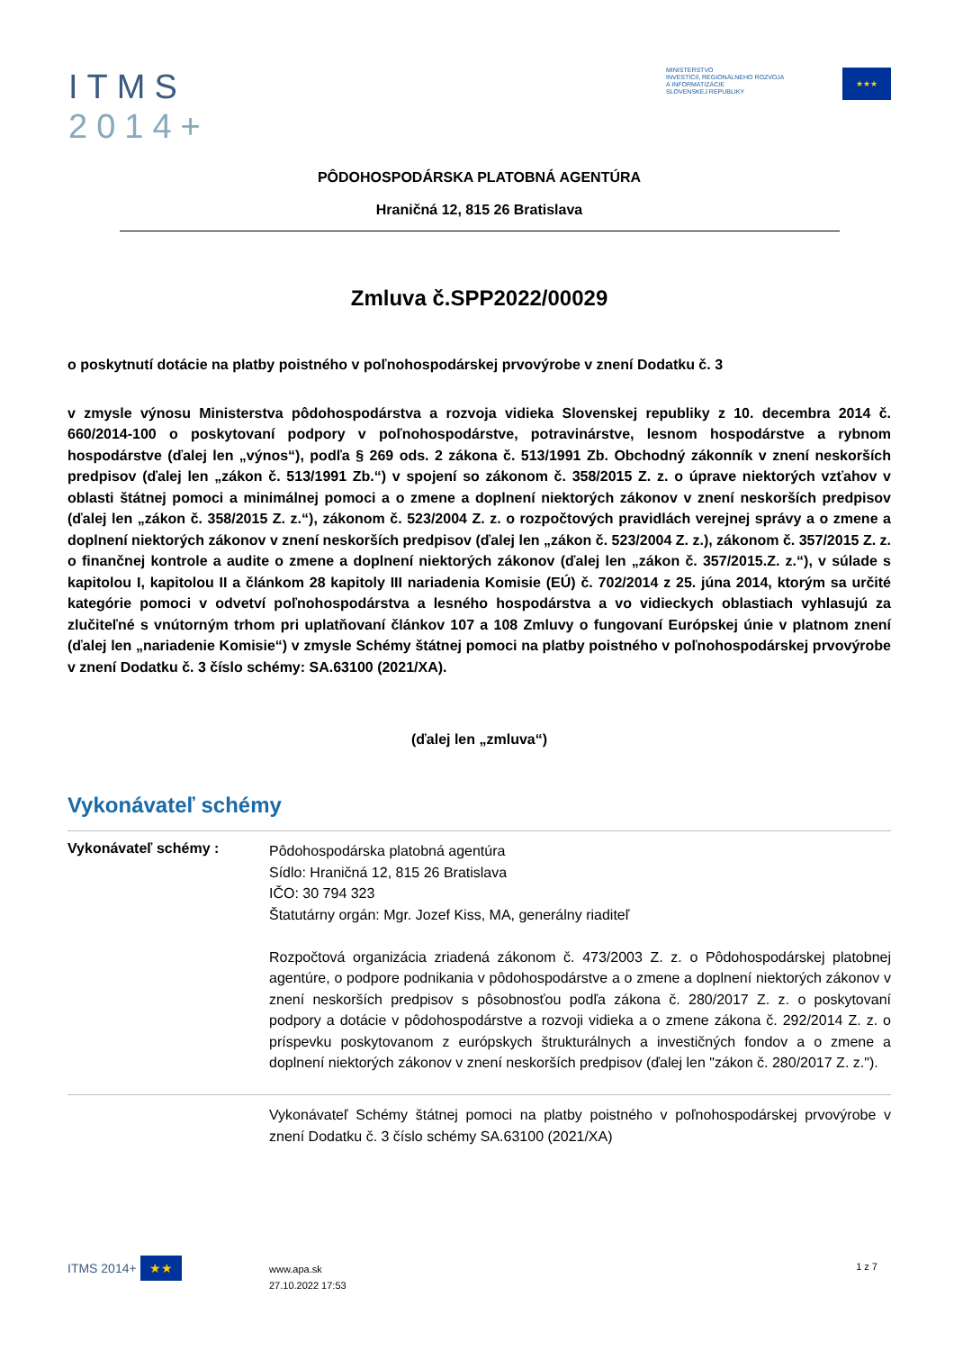ITMS
2014+
MINISTERSTVO
INVESTÍCIÍ, REGIONÁLNEHO ROZVOJA
A INFORMATIZÁCIE
SLOVENSKEJ REPUBLIKY
★★★
PÔDOHOSPODÁRSKA PLATOBNÁ AGENTÚRA
Hraničná 12, 815 26 Bratislava
Zmluva č.SPP2022/00029
o poskytnutí dotácie na platby poistného v poľnohospodárskej prvovýrobe v znení Dodatku č. 3
v zmysle výnosu Ministerstva pôdohospodárstva a rozvoja vidieka Slovenskej republiky z 10. decembra 2014 č. 660/2014-100 o poskytovaní podpory v poľnohospodárstve, potravinárstve, lesnom hospodárstve a rybnom hospodárstve (ďalej len „výnos“), podľa § 269 ods. 2 zákona č. 513/1991 Zb. Obchodný zákonník v znení neskorších predpisov (ďalej len „zákon č. 513/1991 Zb.“) v spojení so zákonom č. 358/2015 Z. z. o úprave niektorých vzťahov v oblasti štátnej pomoci a minimálnej pomoci a o zmene a doplnení niektorých zákonov v znení neskorších predpisov (ďalej len „zákon č. 358/2015 Z. z.“), zákonom č. 523/2004 Z. z. o rozpočtových pravidlách verejnej správy a o zmene a doplnení niektorých zákonov v znení neskorších predpisov (ďalej len „zákon č. 523/2004 Z. z.), zákonom č. 357/2015 Z. z. o finančnej kontrole a audite o zmene a doplnení niektorých zákonov (ďalej len „zákon č. 357/2015.Z. z.“), v súlade s kapitolou I, kapitolou II a článkom 28 kapitoly III nariadenia Komisie (EÚ) č. 702/2014 z 25. júna 2014, ktorým sa určité kategórie pomoci v odvetví poľnohospodárstva a lesného hospodárstva a vo vidieckych oblastiach vyhlasujú za zlučiteľné s vnútorným trhom pri uplatňovaní článkov 107 a 108 Zmluvy o fungovaní Európskej únie v platnom znení (ďalej len „nariadenie Komisie“) v zmysle Schémy štátnej pomoci na platby poistného v poľnohospodárskej prvovýrobe v znení Dodatku č. 3 číslo schémy: SA.63100 (2021/XA).
(ďalej len „zmluva“)
Vykonávateľ schémy
Vykonávateľ schémy :
Pôdohospodárska platobná agentúra
Sídlo: Hraničná 12, 815 26 Bratislava
IČO: 30 794 323
Štatutárny orgán: Mgr. Jozef Kiss, MA, generálny riaditeľ
Rozpočtová organizácia zriadená zákonom č. 473/2003 Z. z. o Pôdohospodárskej platobnej agentúre, o podpore podnikania v pôdohospodárstve a o zmene a doplnení niektorých zákonov v znení neskorších predpisov s pôsobnosťou podľa zákona č. 280/2017 Z. z. o poskytovaní podpory a dotácie v pôdohospodárstve a rozvoji vidieka a o zmene zákona č. 292/2014 Z. z. o príspevku poskytovanom z európskych štrukturálnych a investičných fondov a o zmene a doplnení niektorých zákonov v znení neskorších predpisov (ďalej len "zákon č. 280/2017 Z. z.").
Vykonávateľ Schémy štátnej pomoci na platby poistného v poľnohospodárskej prvovýrobe v znení Dodatku č. 3 číslo schémy SA.63100 (2021/XA)
ITMS 2014+ ★★
www.apa.sk
27.10.2022 17:53
1 z 7